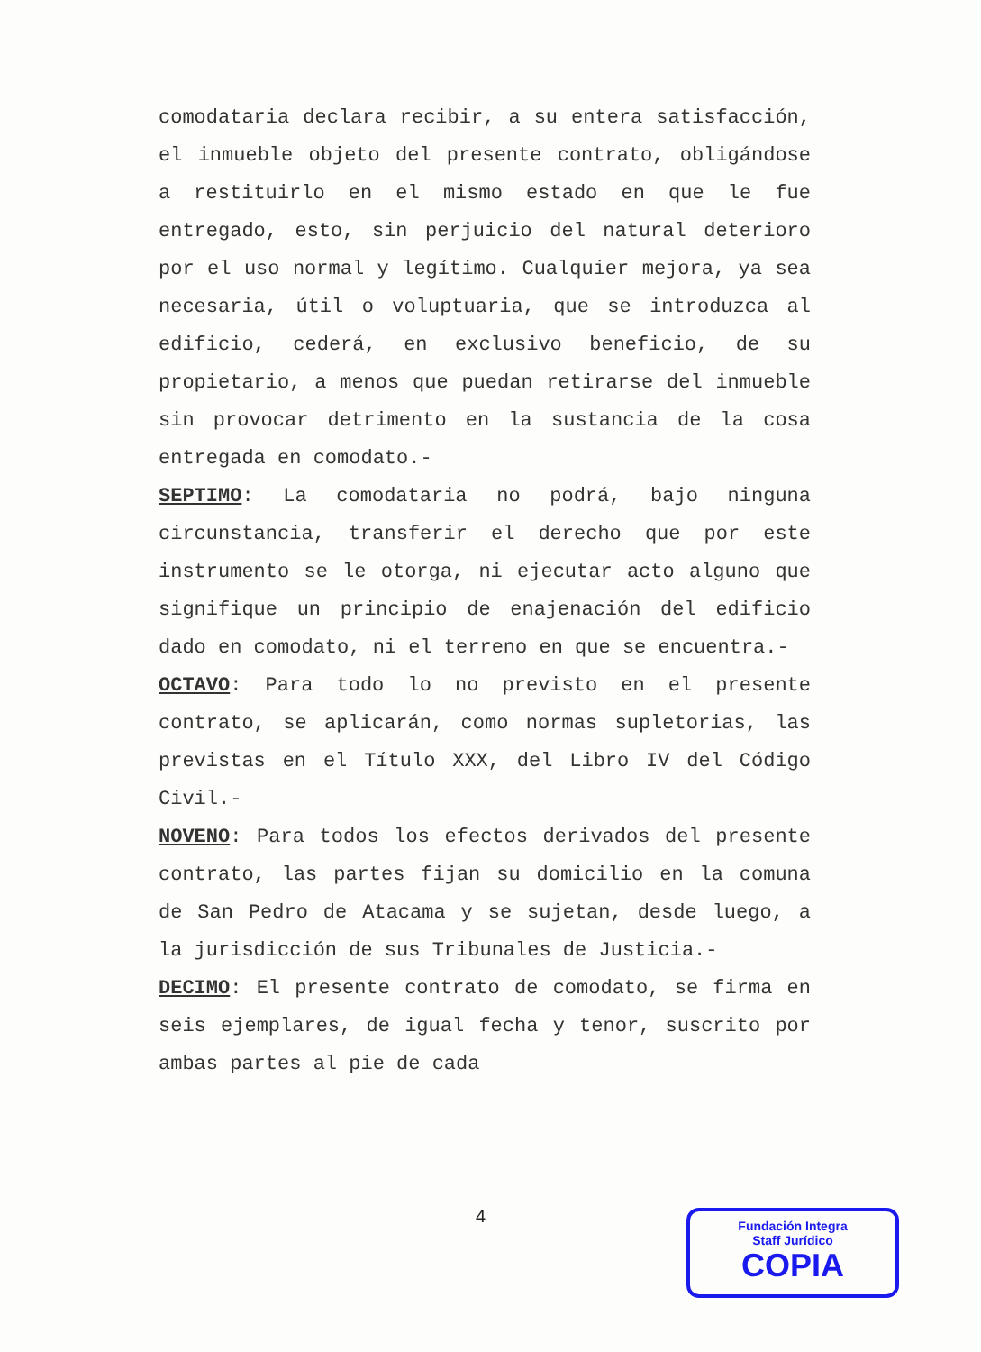comodataria declara recibir, a su entera satisfacción, el inmueble objeto del presente contrato, obligándose a restituirlo en el mismo estado en que le fue entregado, esto, sin perjuicio del natural deterioro por el uso normal y legítimo. Cualquier mejora, ya sea necesaria, útil o voluptuaria, que se introduzca al edificio, cederá, en exclusivo beneficio, de su propietario, a menos que puedan retirarse del inmueble sin provocar detrimento en la sustancia de la cosa entregada en comodato.-
SEPTIMO: La comodataria no podrá, bajo ninguna circunstancia, transferir el derecho que por este instrumento se le otorga, ni ejecutar acto alguno que signifique un principio de enajenación del edificio dado en comodato, ni el terreno en que se encuentra.-
OCTAVO: Para todo lo no previsto en el presente contrato, se aplicarán, como normas supletorias, las previstas en el Título XXX, del Libro IV del Código Civil.-
NOVENO: Para todos los efectos derivados del presente contrato, las partes fijan su domicilio en la comuna de San Pedro de Atacama y se sujetan, desde luego, a la jurisdicción de sus Tribunales de Justicia.-
DECIMO: El presente contrato de comodato, se firma en seis ejemplares, de igual fecha y tenor, suscrito por ambas partes al pie de cada
4
Fundación Integra
Staff Jurídico
COPIA